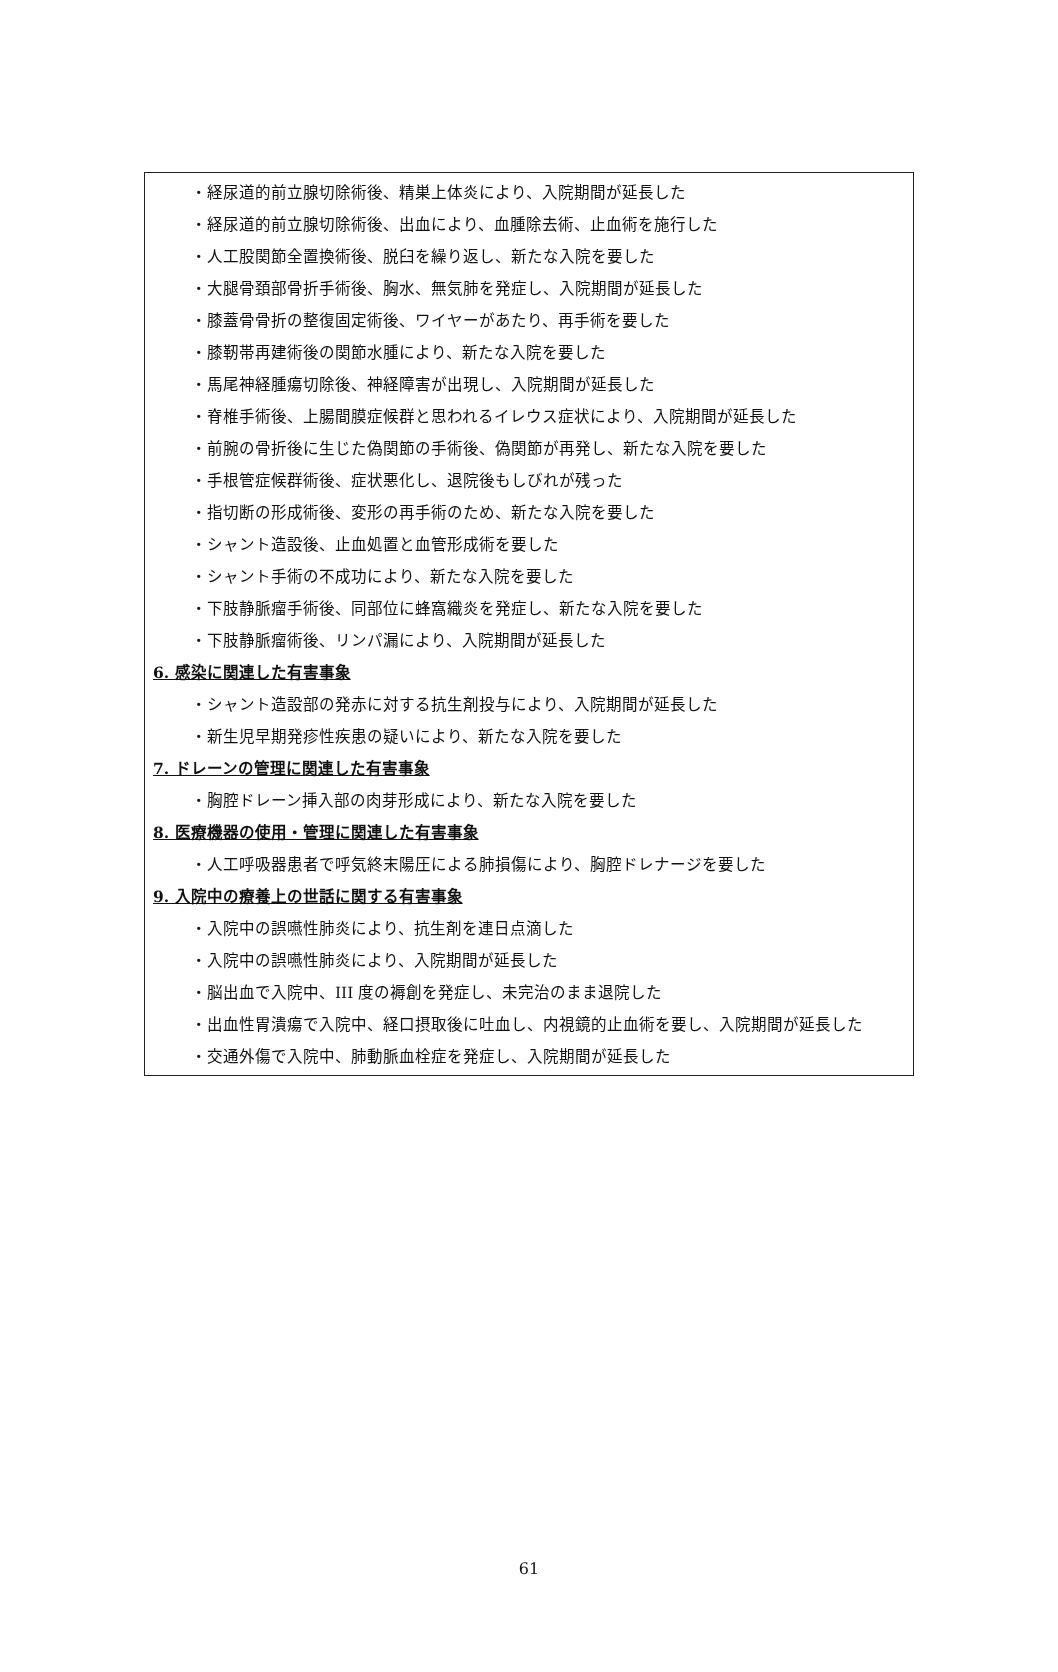・経尿道的前立腺切除術後、精巣上体炎により、入院期間が延長した
・経尿道的前立腺切除術後、出血により、血腫除去術、止血術を施行した
・人工股関節全置換術後、脱臼を繰り返し、新たな入院を要した
・大腿骨頚部骨折手術後、胸水、無気肺を発症し、入院期間が延長した
・膝蓋骨骨折の整復固定術後、ワイヤーがあたり、再手術を要した
・膝靭帯再建術後の関節水腫により、新たな入院を要した
・馬尾神経腫瘍切除後、神経障害が出現し、入院期間が延長した
・脊椎手術後、上腸間膜症候群と思われるイレウス症状により、入院期間が延長した
・前腕の骨折後に生じた偽関節の手術後、偽関節が再発し、新たな入院を要した
・手根管症候群術後、症状悪化し、退院後もしびれが残った
・指切断の形成術後、変形の再手術のため、新たな入院を要した
・シャント造設後、止血処置と血管形成術を要した
・シャント手術の不成功により、新たな入院を要した
・下肢静脈瘤手術後、同部位に蜂窩織炎を発症し、新たな入院を要した
・下肢静脈瘤術後、リンパ漏により、入院期間が延長した
6. 感染に関連した有害事象
・シャント造設部の発赤に対する抗生剤投与により、入院期間が延長した
・新生児早期発疹性疾患の疑いにより、新たな入院を要した
7. ドレーンの管理に関連した有害事象
・胸腔ドレーン挿入部の肉芽形成により、新たな入院を要した
8. 医療機器の使用・管理に関連した有害事象
・人工呼吸器患者で呼気終末陽圧による肺損傷により、胸腔ドレナージを要した
9. 入院中の療養上の世話に関する有害事象
・入院中の誤嚥性肺炎により、抗生剤を連日点滴した
・入院中の誤嚥性肺炎により、入院期間が延長した
・脳出血で入院中、III 度の褥創を発症し、未完治のまま退院した
・出血性胃潰瘍で入院中、経口摂取後に吐血し、内視鏡的止血術を要し、入院期間が延長した
・交通外傷で入院中、肺動脈血栓症を発症し、入院期間が延長した
61